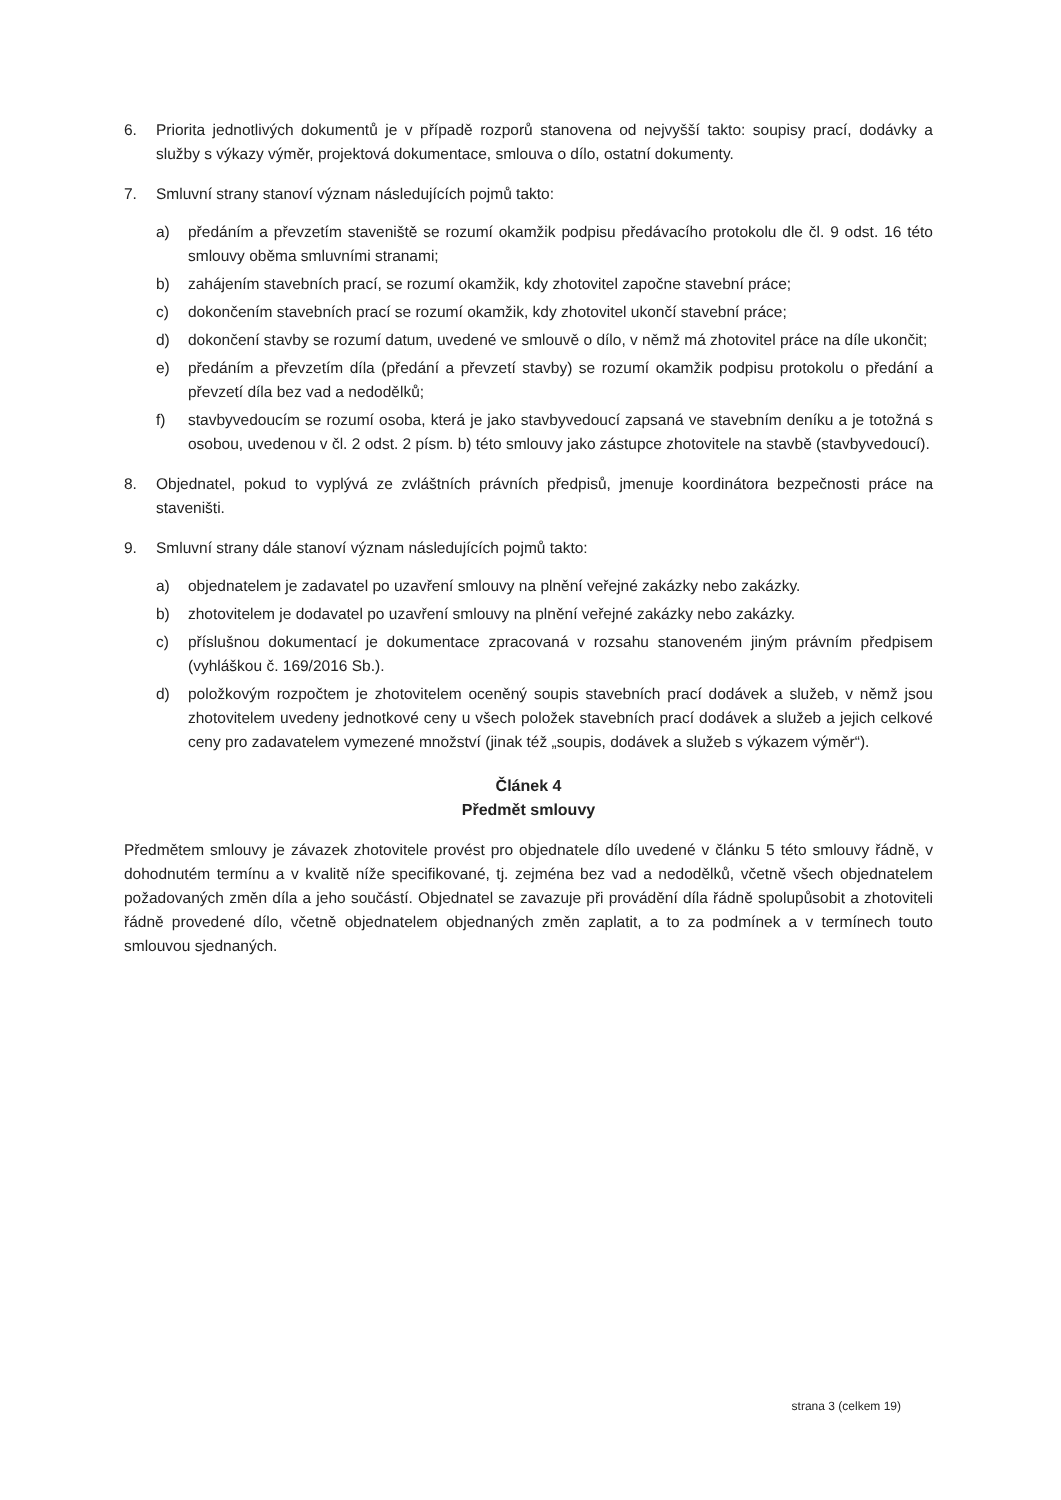6. Priorita jednotlivých dokumentů je v případě rozporů stanovena od nejvyšší takto: soupisy prací, dodávky a služby s výkazy výměr, projektová dokumentace, smlouva o dílo, ostatní dokumenty.
7. Smluvní strany stanoví význam následujících pojmů takto:
a) předáním a převzetím staveniště se rozumí okamžik podpisu předávacího protokolu dle čl. 9 odst. 16 této smlouvy oběma smluvními stranami;
b) zahájením stavebních prací, se rozumí okamžik, kdy zhotovitel započne stavební práce;
c) dokončením stavebních prací se rozumí okamžik, kdy zhotovitel ukončí stavební práce;
d) dokončení stavby se rozumí datum, uvedené ve smlouvě o dílo, v němž má zhotovitel práce na díle ukončit;
e) předáním a převzetím díla (předání a převzetí stavby) se rozumí okamžik podpisu protokolu o předání a převzetí díla bez vad a nedodělků;
f) stavbyvedoucím se rozumí osoba, která je jako stavbyvedoucí zapsaná ve stavebním deníku a je totožná s osobou, uvedenou v čl. 2 odst. 2 písm. b) této smlouvy jako zástupce zhotovitele na stavbě (stavbyvedoucí).
8. Objednatel, pokud to vyplývá ze zvláštních právních předpisů, jmenuje koordinátora bezpečnosti práce na staveništi.
9. Smluvní strany dále stanoví význam následujících pojmů takto:
a) objednatelem je zadavatel po uzavření smlouvy na plnění veřejné zakázky nebo zakázky.
b) zhotovitelem je dodavatel po uzavření smlouvy na plnění veřejné zakázky nebo zakázky.
c) příslušnou dokumentací je dokumentace zpracovaná v rozsahu stanoveném jiným právním předpisem (vyhláškou č. 169/2016 Sb.).
d) položkovým rozpočtem je zhotovitelem oceněný soupis stavebních prací dodávek a služeb, v němž jsou zhotovitelem uvedeny jednotkové ceny u všech položek stavebních prací dodávek a služeb a jejich celkové ceny pro zadavatelem vymezené množství (jinak též „soupis, dodávek a služeb s výkazem výměr“).
Článek 4
Předmět smlouvy
Předmětem smlouvy je závazek zhotovitele provést pro objednatele dílo uvedené v článku 5 této smlouvy řádně, v dohodnutém termínu a v kvalitě níže specifikované, tj. zejména bez vad a nedodělků, včetně všech objednatelem požadovaných změn díla a jeho součástí. Objednatel se zavazuje při provádění díla řádně spolupůsobit a zhotoviteli řádně provedené dílo, včetně objednatelem objednaných změn zaplatit, a to za podmínek a v termínech touto smlouvou sjednaných.
strana 3 (celkem 19)